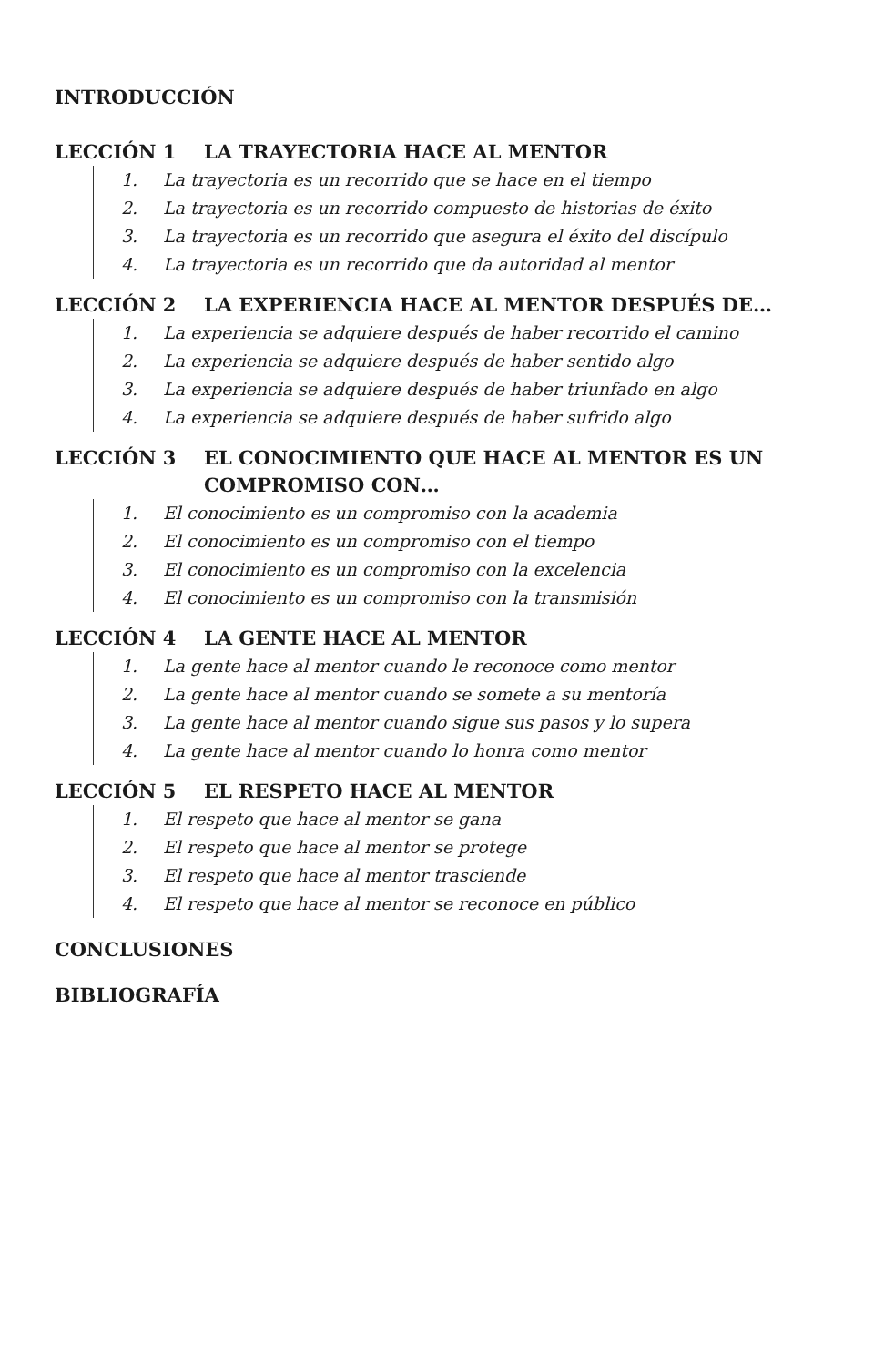INTRODUCCIÓN
LECCIÓN 1 LA TRAYECTORIA HACE AL MENTOR
1. La trayectoria es un recorrido que se hace en el tiempo
2. La trayectoria es un recorrido compuesto de historias de éxito
3. La trayectoria es un recorrido que asegura el éxito del discípulo
4. La trayectoria es un recorrido que da autoridad al mentor
LECCIÓN 2 LA EXPERIENCIA HACE AL MENTOR DESPUÉS DE…
1. La experiencia se adquiere después de haber recorrido el camino
2. La experiencia se adquiere después de haber sentido algo
3. La experiencia se adquiere después de haber triunfado en algo
4. La experiencia se adquiere después de haber sufrido algo
LECCIÓN 3 EL CONOCIMIENTO QUE HACE AL MENTOR ES UN COMPROMISO CON…
1. El conocimiento es un compromiso con la academia
2. El conocimiento es un compromiso con el tiempo
3. El conocimiento es un compromiso con la excelencia
4. El conocimiento es un compromiso con la transmisión
LECCIÓN 4 LA GENTE HACE AL MENTOR
1. La gente hace al mentor cuando le reconoce como mentor
2. La gente hace al mentor cuando se somete a su mentoría
3. La gente hace al mentor cuando sigue sus pasos y lo supera
4. La gente hace al mentor cuando lo honra como mentor
LECCIÓN 5 EL RESPETO HACE AL MENTOR
1. El respeto que hace al mentor se gana
2. El respeto que hace al mentor se protege
3. El respeto que hace al mentor trasciende
4. El respeto que hace al mentor se reconoce en público
CONCLUSIONES
BIBLIOGRAFÍA